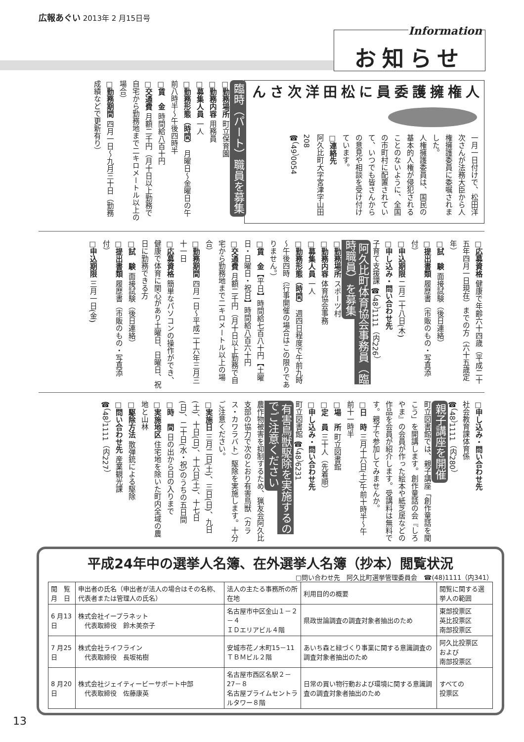広報あぐい 2013年 2 月15日号
Information
お知らせ
人権擁護委員に
松田洋次さん
一月一日付けで、松田洋次さんが法務大臣から人権擁護委員に委嘱されました。
人権擁護委員は、国民の基本的人権が侵犯されることのないように、全国の市町村に配置されていて、いつでも皆さんからの意見や相談を受け付けています。
□連絡先
阿久比町大字宮津字山田208
☎（49）0054
臨時（パート）職員を募集
□勤務場所 町立保育園
□勤務内容 用務員
□募集人員 一人
□勤務形態（時間） 月曜日～金曜日の午前八時半～午後四時半
□賃　金 時間給八百十円
□交通費 月額二千円（月十日以上勤務で自宅から勤務地まで二キロメートル以上の場合）
□勤務期間 四月一日～九月三十日（勤務成績などで更新有り）
□応募資格 健康で年齢六十四歳（平成二十五年四月一日現在）までの方（六十五歳定年）
□試　験 面接試験（後日連絡）
□提出書類 履歴書（市販のもの・写真添付）
□申込期限 二月二十八日(木)
□申し込み・問い合わせ先
子育て支援課 ☎（48）1111（内226）
阿久比町体育協会事務員（臨時職員）を募集
□勤務場所 スポーツ村
□勤務内容 体育協会事務
□募集人員 一人
□勤務形態（時間） 週四日程度で午前九時～午後四時（行事開催の場合はこの限りでありません。）
□賃　金【平日】時間給七百八十円【土曜日・日曜日・祝日】時間給八百六十円
□交通費 月額二千円（月十日以上勤務で自宅から勤務地まで二キロメートル以上の場合）
□勤務期間 四月一日～平成二十六年三月三十一日
□応募資格 簡単なパソコンの操作ができ、健康で体育に関心があり土曜日、日曜日、祝日に勤務できる方
□試　験 面接試験（後日連絡）
□提出書類 履歴書（市販のもの・写真添付）
□申込期限 三月一日(金)
□申し込み・問い合わせ先
社会教育課体育係
☎（48）1111（内280）
親子講座を開催
町立図書館では、親子講座「創作童話を聞こう」を開講します。創作童話の会『しろやま』の会員が作った絵本や紙芝居などの作品を会員が紹介します。受講料は無料です。親子で参加してみませんか。
□日　時 三月十六日(土)午前十時半～午前十一時半
□場　所 町立図書館
□定　員 三十人（先着順）
□申し込み・問い合わせ先
町立図書館 ☎（48）6231
有害鳥獣駆除を実施するのでご注意ください
農作物被害を抑制するため、猟友会阿久比支部の協力で次のとおり有害鳥獣（カラス・カワラバト）駆除を実施します。十分ご注意ください。
□実施日 三月二日(土)、三日(日)、九日(土)、十日(日)、十六日(土)、十七日(日)、二十日(水・祝)のうちの五日間
□時　間 日の出から日の入りまで
□実施地区 住宅地を除いた町内全域の農地と山林
□駆除方法 散弾銃による駆除
□問い合わせ先 産業観光課
☎（48）1111（内227）
平成24年中の選挙人名簿、在外選挙人名簿（抄本）閲覧状況
□問い合わせ先　阿久比町選挙管理委員会　☎(48)1111（内341）
| 閲 覧 月 日 | 申出者の氏名（申出者が法人の場合はその名称､代表者または管理人の氏名） | 法人の主たる事務所の所在地 | 利用目的の概要 | 閲覧に関する選挙人の範囲 |
| --- | --- | --- | --- | --- |
| 6 月13日 | 株式会社イープラネット 代表取締役 鈴木美奈子 | 名古屋市中区金山１－２－４ ＩＤエリアビル４階 | 県政世論調査の調査対象者抽出のため | 東部投票区 英比投票区 南部投票区 |
| 7 月25日 | 株式会社ライフライン 代表取締役 長坂祐樹 | 安城市花ノ木町15－11 ＴＢＭビル２階 | あいち森と緑づくり事業に関する意識調査の調査対象者抽出のため | 阿久比投票区 および 南部投票区 |
| 8 月20日 | 株式会社ジェイティービーサポート中部 代表取締役 佐藤康英 | 名古屋市西区名駅２－27－８ 名古屋プライムセントラルタワー８階 | 日常の買い物行動および環境に関する意識調査の調査対象者抽出のため | すべての 投票区 |
13